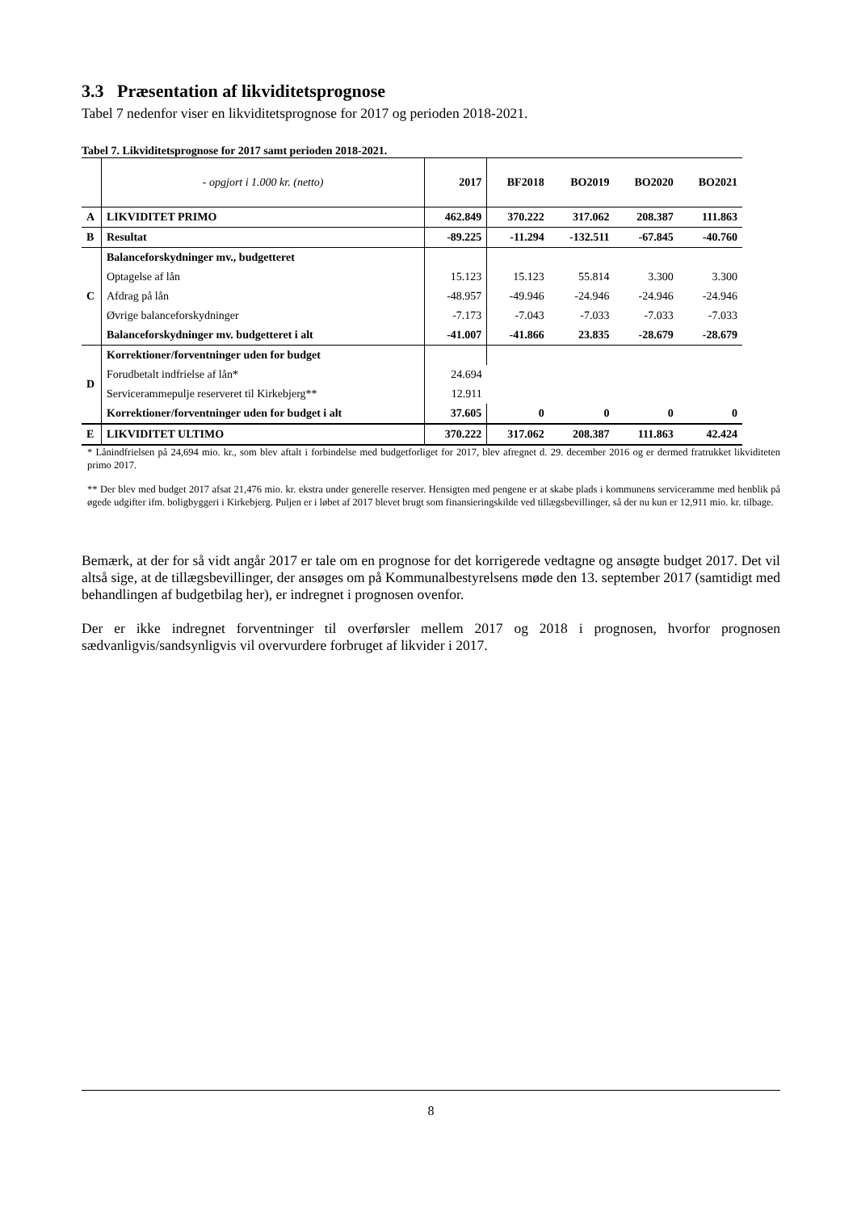3.3 Præsentation af likviditetsprognose
Tabel 7 nedenfor viser en likviditetsprognose for 2017 og perioden 2018-2021.
Tabel 7. Likviditetsprognose for 2017 samt perioden 2018-2021.
| | - opgjort i 1.000 kr. (netto) | 2017 | BF2018 | BO2019 | BO2020 | BO2021 |
| A | LIKVIDITET PRIMO | 462.849 | 370.222 | 317.062 | 208.387 | 111.863 |
| B | Resultat | -89.225 | -11.294 | -132.511 | -67.845 | -40.760 |
| C | Balanceforskydninger mv., budgetteret | | | | | |
| | Optagelse af lån | 15.123 | 15.123 | 55.814 | 3.300 | 3.300 |
| | Afdrag på lån | -48.957 | -49.946 | -24.946 | -24.946 | -24.946 |
| | Øvrige balanceforskydninger | -7.173 | -7.043 | -7.033 | -7.033 | -7.033 |
| | Balanceforskydninger mv. budgetteret i alt | -41.007 | -41.866 | 23.835 | -28.679 | -28.679 |
| D | Korrektioner/forventninger uden for budget | | | | | |
| | Forudbetalt indfrielse af lån* | 24.694 | | | | |
| | Servicerammepulje reserveret til Kirkebjerg** | 12.911 | | | | |
| | Korrektioner/forventninger uden for budget i alt | 37.605 | 0 | 0 | 0 | 0 |
| E | LIKVIDITET ULTIMO | 370.222 | 317.062 | 208.387 | 111.863 | 42.424 |
* Lånindfrielsen på 24,694 mio. kr., som blev aftalt i forbindelse med budgetforliget for 2017, blev afregnet d. 29. december 2016 og er dermed fratrukket likviditeten primo 2017.
** Der blev med budget 2017 afsat 21,476 mio. kr. ekstra under generelle reserver. Hensigten med pengene er at skabe plads i kommunens serviceramme med henblik på øgede udgifter ifm. boligbyggeri i Kirkebjerg. Puljen er i løbet af 2017 blevet brugt som finansieringskilde ved tillægsbevillinger, så der nu kun er 12,911 mio. kr. tilbage.
Bemærk, at der for så vidt angår 2017 er tale om en prognose for det korrigerede vedtagne og ansøgte budget 2017. Det vil altså sige, at de tillægsbevillinger, der ansøges om på Kommunalbestyrelsens møde den 13. september 2017 (samtidigt med behandlingen af budgetbilag her), er indregnet i prognosen ovenfor.
Der er ikke indregnet forventninger til overførsler mellem 2017 og 2018 i prognosen, hvorfor prognosen sædvanligvis/sandsynligvis vil overvurdere forbruget af likvider i 2017.
8